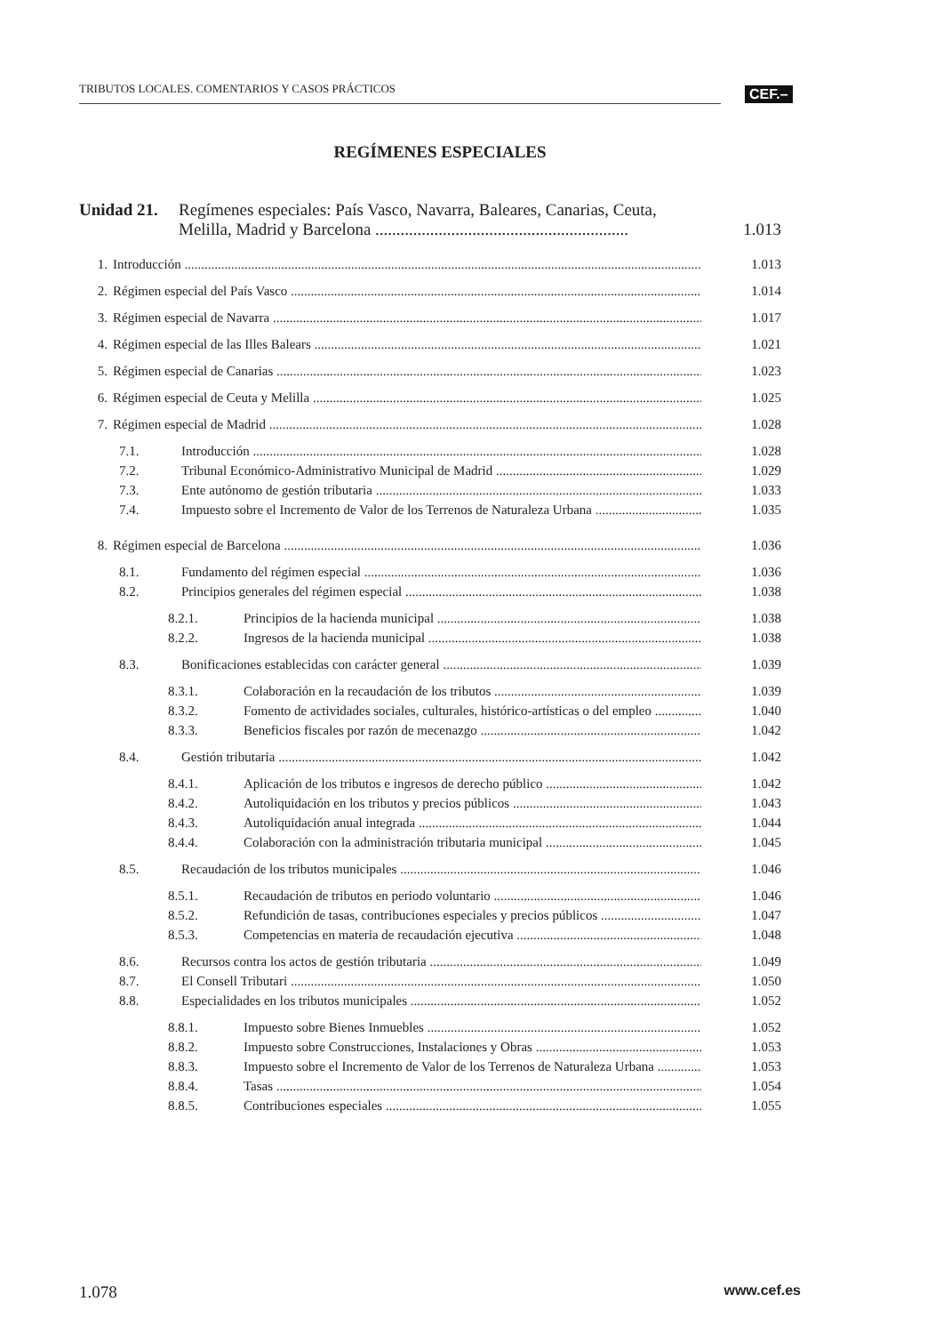TRIBUTOS LOCALES. COMENTARIOS Y CASOS PRÁCTICOS CEF.–
REGÍMENES ESPECIALES
Unidad 21.
Regímenes especiales: País Vasco, Navarra, Baleares, Canarias, Ceuta,
Melilla, Madrid y Barcelona ............................................................
1.013
1. Introducción 1.013
2. Régimen especial del País Vasco 1.014
3. Régimen especial de Navarra 1.017
4. Régimen especial de las Illes Balears 1.021
5. Régimen especial de Canarias 1.023
6. Régimen especial de Ceuta y Melilla 1.025
7. Régimen especial de Madrid 1.028
7.1. Introducción 1.028
7.2. Tribunal Económico-Administrativo Municipal de Madrid 1.029
7.3. Ente autónomo de gestión tributaria 1.033
7.4. Impuesto sobre el Incremento de Valor de los Terrenos de Naturaleza Urbana 1.035
8. Régimen especial de Barcelona 1.036
8.1. Fundamento del régimen especial 1.036
8.2. Principios generales del régimen especial 1.038
8.2.1. Principios de la hacienda municipal 1.038
8.2.2. Ingresos de la hacienda municipal 1.038
8.3. Bonificaciones establecidas con carácter general 1.039
8.3.1. Colaboración en la recaudación de los tributos 1.039
8.3.2. Fomento de actividades sociales, culturales, histórico-artísticas o del empleo 1.040
8.3.3. Beneficios fiscales por razón de mecenazgo 1.042
8.4. Gestión tributaria 1.042
8.4.1. Aplicación de los tributos e ingresos de derecho público 1.042
8.4.2. Autoliquidación en los tributos y precios públicos 1.043
8.4.3. Autoliquidación anual integrada 1.044
8.4.4. Colaboración con la administración tributaria municipal 1.045
8.5. Recaudación de los tributos municipales 1.046
8.5.1. Recaudación de tributos en periodo voluntario 1.046
8.5.2. Refundición de tasas, contribuciones especiales y precios públicos 1.047
8.5.3. Competencias en materia de recaudación ejecutiva 1.048
8.6. Recursos contra los actos de gestión tributaria 1.049
8.7. El Consell Tributari 1.050
8.8. Especialidades en los tributos municipales 1.052
8.8.1. Impuesto sobre Bienes Inmuebles 1.052
8.8.2. Impuesto sobre Construcciones, Instalaciones y Obras 1.053
8.8.3. Impuesto sobre el Incremento de Valor de los Terrenos de Naturaleza Urbana 1.053
8.8.4. Tasas 1.054
8.8.5. Contribuciones especiales 1.055
1.078 www.cef.es